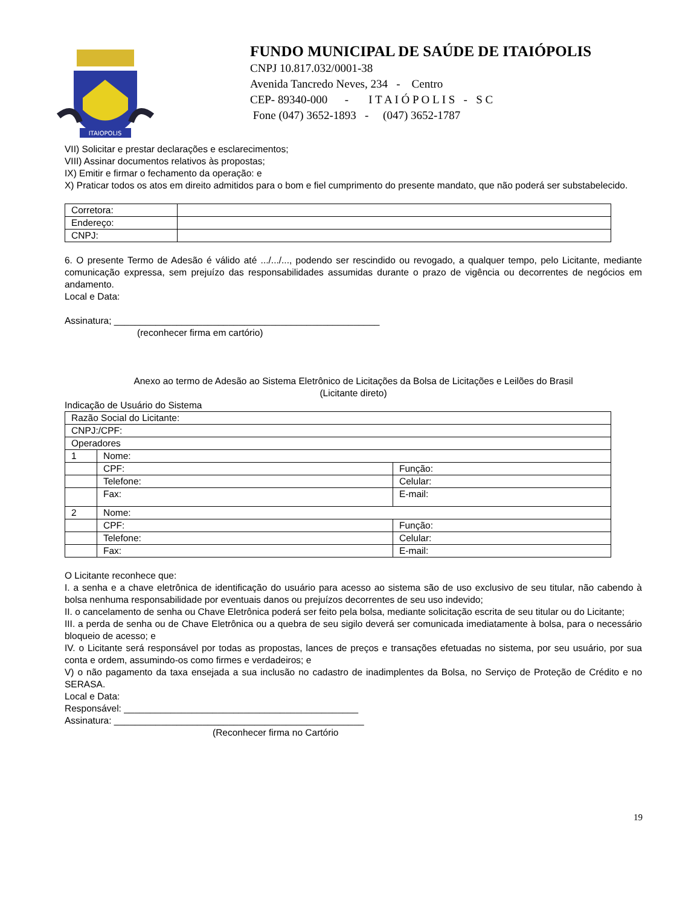ITAIOPOLIS
FUNDO MUNICIPAL DE SAÚDE DE ITAIÓPOLIS
CNPJ 10.817.032/0001-38
Avenida Tancredo Neves, 234 - Centro
CEP- 89340-000 - I T A I Ó P O L I S - S C
Fone (047) 3652-1893 - (047) 3652-1787
VII) Solicitar e prestar declarações e esclarecimentos;
VIII) Assinar documentos relativos às propostas;
IX) Emitir e firmar o fechamento da operação: e
X) Praticar todos os atos em direito admitidos para o bom e fiel cumprimento do presente mandato, que não poderá ser substabelecido.
| Corretora: | |
| Endereço: | |
| CNPJ: | |
6. O presente Termo de Adesão é válido até .../.../..., podendo ser rescindido ou revogado, a qualquer tempo, pelo Licitante, mediante comunicação expressa, sem prejuízo das responsabilidades assumidas durante o prazo de vigência ou decorrentes de negócios em andamento.
Local e Data:
Assinatura; ___________________________________________________
(reconhecer firma em cartório)
Anexo ao termo de Adesão ao Sistema Eletrônico de Licitações da Bolsa de Licitações e Leilões do Brasil
(Licitante direto)
Indicação de Usuário do Sistema
| Razão Social do Licitante: | | |
| CNPJ:/CPF: | | |
| Operadores | | |
| 1 | Nome: | |
| | CPF: | Função: |
| | Telefone: | Celular: |
| | Fax: | E-mail: |
| 2 | Nome: | |
| | CPF: | Função: |
| | Telefone: | Celular: |
| | Fax: | E-mail: |
O Licitante reconhece que:
I. a senha e a chave eletrônica de identificação do usuário para acesso ao sistema são de uso exclusivo de seu titular, não cabendo à bolsa nenhuma responsabilidade por eventuais danos ou prejuízos decorrentes de seu uso indevido;
II. o cancelamento de senha ou Chave Eletrônica poderá ser feito pela bolsa, mediante solicitação escrita de seu titular ou do Licitante;
III. a perda de senha ou de Chave Eletrônica ou a quebra de seu sigilo deverá ser comunicada imediatamente à bolsa, para o necessário bloqueio de acesso; e
IV. o Licitante será responsável por todas as propostas, lances de preços e transações efetuadas no sistema, por seu usuário, por sua conta e ordem, assumindo-os como firmes e verdadeiros; e
V) o não pagamento da taxa ensejada a sua inclusão no cadastro de inadimplentes da Bolsa, no Serviço de Proteção de Crédito e no SERASA.
Local e Data:
Responsável: _____________________________________________
Assinatura: ________________________________________________
(Reconhecer firma no Cartório
19